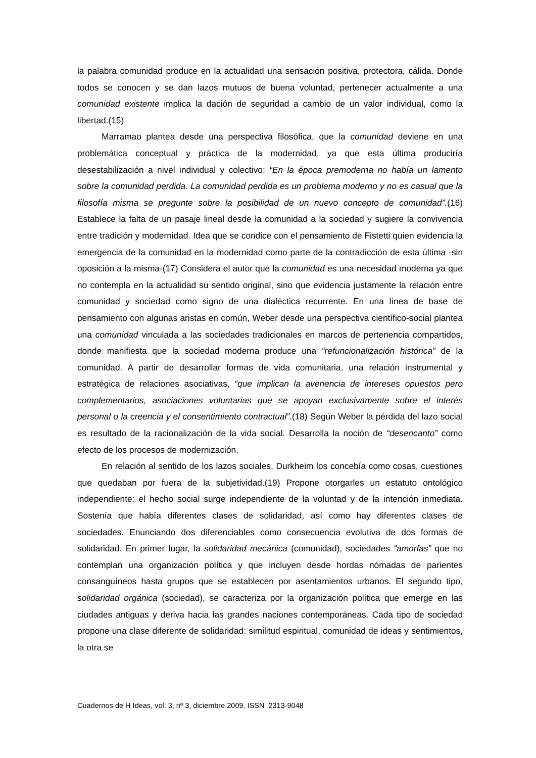la palabra comunidad produce en la actualidad una sensación positiva, protectora, cálida. Donde todos se conocen y se dan lazos mutuos de buena voluntad, pertenecer actualmente a una comunidad existente implica la dación de seguridad a cambio de un valor individual, como la libertad.(15)
Marramao plantea desde una perspectiva filosófica, que la comunidad deviene en una problemática conceptual y práctica de la modernidad, ya que esta última produciría desestabilización a nivel individual y colectivo: “En la época premoderna no había un lamento sobre la comunidad perdida. La comunidad perdida es un problema moderno y no es casual que la filosofía misma se pregunte sobre la posibilidad de un nuevo concepto de comunidad”.(16) Establece la falta de un pasaje lineal desde la comunidad a la sociedad y sugiere la convivencia entre tradición y modernidad. Idea que se condice con el pensamiento de Fistetti quien evidencia la emergencia de la comunidad en la modernidad como parte de la contradicción de esta última -sin oposición a la misma-(17) Considera el autor que la comunidad es una necesidad moderna ya que no contempla en la actualidad su sentido original, sino que evidencia justamente la relación entre comunidad y sociedad como signo de una dialéctica recurrente. En una línea de base de pensamiento con algunas aristas en común, Weber desde una perspectiva científico-social plantea una comunidad vinculada a las sociedades tradicionales en marcos de pertenencia compartidos, donde manifiesta que la sociedad moderna produce una “refuncionalización histórica” de la comunidad. A partir de desarrollar formas de vida comunitaria, una relación instrumental y estratégica de relaciones asociativas, “que implican la avenencia de intereses opuestos pero complementarios, asociaciones voluntarias que se apoyan exclusivamente sobre el interés personal o la creencia y el consentimiento contractual”.(18) Según Weber la pérdida del lazo social es resultado de la racionalización de la vida social. Desarrolla la noción de “desencanto” como efecto de los procesos de modernización.
En relación al sentido de los lazos sociales, Durkheim los concebía como cosas, cuestiones que quedaban por fuera de la subjetividad.(19) Propone otorgarles un estatuto ontológico independiente: el hecho social surge independiente de la voluntad y de la intención inmediata. Sostenía que había diferentes clases de solidaridad, así como hay diferentes clases de sociedades. Enunciando dos diferenciables como consecuencia evolutiva de dos formas de solidaridad. En primer lugar, la solidaridad mecánica (comunidad), sociedades “amorfas” que no contemplan una organización política y que incluyen desde hordas nómadas de parientes consanguíneos hasta grupos que se establecen por asentamientos urbanos. El segundo tipo, solidaridad orgánica (sociedad), se caracteriza por la organización política que emerge en las ciudades antiguas y deriva hacia las grandes naciones contemporáneas. Cada tipo de sociedad propone una clase diferente de solidaridad: similitud espiritual, comunidad de ideas y sentimientos, la otra se
Cuadernos de H Ideas, vol. 3, nº 3, diciembre 2009. ISSN 2313-9048